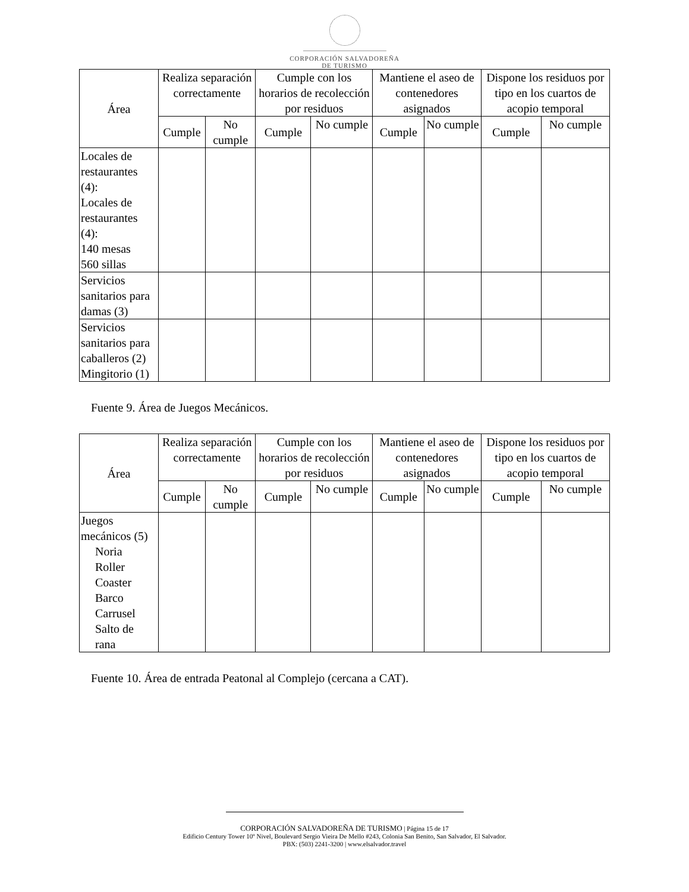CORPORACIÓN SALVADOREÑA
DE TURISMO
| Área | Realiza separación correctamente | | Cumple con los horarios de recolección por residuos | | Mantiene el aseo de contenedores asignados | | Dispone los residuos por tipo en los cuartos de acopio temporal | |
| --- | --- | --- | --- | --- | --- | --- | --- | --- |
| | Cumple | No cumple | Cumple | No cumple | Cumple | No cumple | Cumple | No cumple |
| Locales de restaurantes (4): Locales de restaurantes (4): 140 mesas 560 sillas | | | | | | | | |
| Servicios sanitarios para damas (3) | | | | | | | | |
| Servicios sanitarios para caballeros (2) Mingitorio (1) | | | | | | | | |
Fuente 9. Área de Juegos Mecánicos.
| Área | Realiza separación correctamente | | Cumple con los horarios de recolección por residuos | | Mantiene el aseo de contenedores asignados | | Dispone los residuos por tipo en los cuartos de acopio temporal | |
| --- | --- | --- | --- | --- | --- | --- | --- | --- |
| | Cumple | No cumple | Cumple | No cumple | Cumple | No cumple | Cumple | No cumple |
| Juegos mecánicos (5) Noria Roller Coaster Barco Carrusel Salto de rana | | | | | | | | |
Fuente 10. Área de entrada Peatonal al Complejo (cercana a CAT).
CORPORACIÓN SALVADOREÑA DE TURISMO | Página 15 de 17
Edificio Century Tower 10º Nivel, Boulevard Sergio Vieira De Mello #243, Colonia San Benito, San Salvador, El Salvador.
PBX: (503) 2241-3200 | www.elsalvador.travel